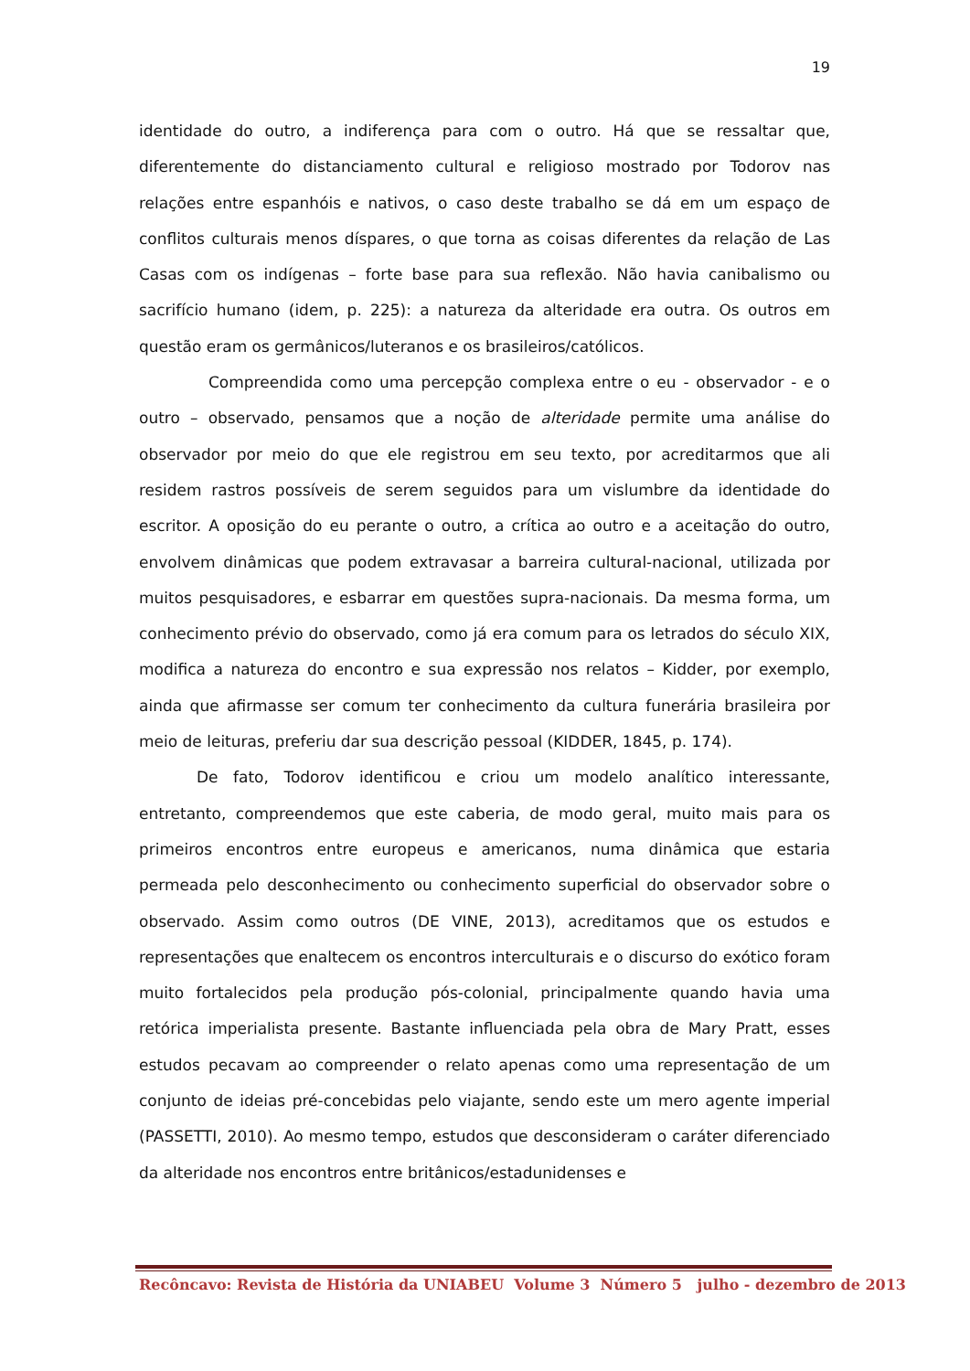19
identidade do outro, a indiferença para com o outro. Há que se ressaltar que, diferentemente do distanciamento cultural e religioso mostrado por Todorov nas relações entre espanhóis e nativos, o caso deste trabalho se dá em um espaço de conflitos culturais menos díspares, o que torna as coisas diferentes da relação de Las Casas com os indígenas – forte base para sua reflexão. Não havia canibalismo ou sacrifício humano (idem, p. 225): a natureza da alteridade era outra. Os outros em questão eram os germânicos/luteranos e os brasileiros/católicos.
Compreendida como uma percepção complexa entre o eu - observador - e o outro – observado, pensamos que a noção de alteridade permite uma análise do observador por meio do que ele registrou em seu texto, por acreditarmos que ali residem rastros possíveis de serem seguidos para um vislumbre da identidade do escritor. A oposição do eu perante o outro, a crítica ao outro e a aceitação do outro, envolvem dinâmicas que podem extravasar a barreira cultural-nacional, utilizada por muitos pesquisadores, e esbarrar em questões supra-nacionais. Da mesma forma, um conhecimento prévio do observado, como já era comum para os letrados do século XIX, modifica a natureza do encontro e sua expressão nos relatos – Kidder, por exemplo, ainda que afirmasse ser comum ter conhecimento da cultura funerária brasileira por meio de leituras, preferiu dar sua descrição pessoal (KIDDER, 1845, p. 174).
De fato, Todorov identificou e criou um modelo analítico interessante, entretanto, compreendemos que este caberia, de modo geral, muito mais para os primeiros encontros entre europeus e americanos, numa dinâmica que estaria permeada pelo desconhecimento ou conhecimento superficial do observador sobre o observado. Assim como outros (DE VINE, 2013), acreditamos que os estudos e representações que enaltecem os encontros interculturais e o discurso do exótico foram muito fortalecidos pela produção pós-colonial, principalmente quando havia uma retórica imperialista presente. Bastante influenciada pela obra de Mary Pratt, esses estudos pecavam ao compreender o relato apenas como uma representação de um conjunto de ideias pré-concebidas pelo viajante, sendo este um mero agente imperial (PASSETTI, 2010). Ao mesmo tempo, estudos que desconsideram o caráter diferenciado da alteridade nos encontros entre britânicos/estadunidenses e
Recôncavo: Revista de História da UNIABEU Volume 3 Número 5 julho - dezembro de 2013